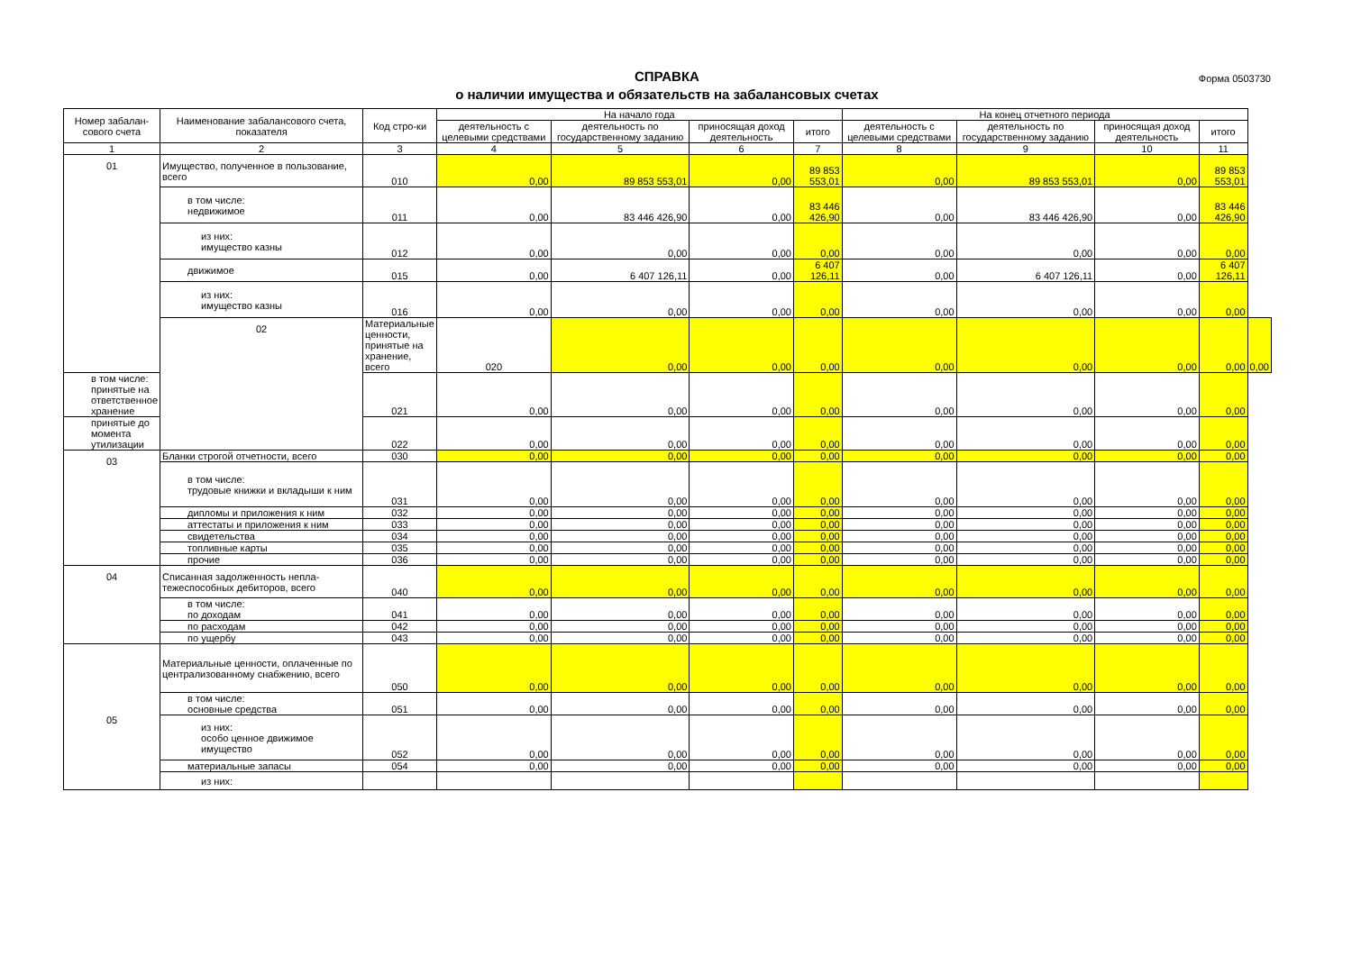СПРАВКА
о наличии имущества и обязательств на забалансовых счетах
Форма 0503730
| Номер забалан-сового счета | Наименование забалансового счета, показателя | Код стро-ки | На начало года | | | | На конец отчетного периода | | | | |
| --- | --- | --- | --- | --- | --- | --- | --- | --- | --- | --- | --- |
| | | | деятельность с целевыми средствами | деятельность по государственному заданию | приносящая доход деятельность | итого | деятельность с целевыми средствами | деятельность по государственному заданию | приносящая доход деятельность | итого | |
| 1 | 2 | 3 | 4 | 5 | 6 | 7 | 8 | 9 | 10 | 11 | |
| 01 | Имущество, полученное в пользование, всего | 010 | 0,00 | 89 853 553,01 | 0,00 | 89 853 553,01 | 0,00 | 89 853 553,01 | 0,00 | 89 853 553,01 | |
| | в том числе: недвижимое | 011 | 0,00 | 83 446 426,90 | 0,00 | 83 446 426,90 | 0,00 | 83 446 426,90 | 0,00 | 83 446 426,90 | |
| | из них: имущество казны | 012 | 0,00 | 0,00 | 0,00 | 0,00 | 0,00 | 0,00 | 0,00 | 0,00 | |
| | движимое | 015 | 0,00 | 6 407 126,11 | 0,00 | 6 407 126,11 | 0,00 | 6 407 126,11 | 0,00 | 6 407 126,11 | |
| | из них: имущество казны | 016 | 0,00 | 0,00 | 0,00 | 0,00 | 0,00 | 0,00 | 0,00 | 0,00 | |
| | 02 | Материальные ценности, принятые на хранение, всего | 020 | 0,00 | 0,00 | 0,00 | 0,00 | 0,00 | 0,00 | 0,00 | 0,00 |
| в том числе: принятые на ответственное хранение | | 021 | 0,00 | 0,00 | 0,00 | 0,00 | 0,00 | 0,00 | 0,00 | 0,00 | |
| принятые до момента утилизации | | 022 | 0,00 | 0,00 | 0,00 | 0,00 | 0,00 | 0,00 | 0,00 | 0,00 | |
| 03 | Бланки строгой отчетности, всего | 030 | 0,00 | 0,00 | 0,00 | 0,00 | 0,00 | 0,00 | 0,00 | 0,00 | |
| | в том числе: трудовые книжки и вкладыши к ним | 031 | 0,00 | 0,00 | 0,00 | 0,00 | 0,00 | 0,00 | 0,00 | 0,00 | |
| | дипломы и приложения к ним | 032 | 0,00 | 0,00 | 0,00 | 0,00 | 0,00 | 0,00 | 0,00 | 0,00 | |
| | аттестаты и приложения к ним | 033 | 0,00 | 0,00 | 0,00 | 0,00 | 0,00 | 0,00 | 0,00 | 0,00 | |
| | свидетельства | 034 | 0,00 | 0,00 | 0,00 | 0,00 | 0,00 | 0,00 | 0,00 | 0,00 | |
| | топливные карты | 035 | 0,00 | 0,00 | 0,00 | 0,00 | 0,00 | 0,00 | 0,00 | 0,00 | |
| | прочие | 036 | 0,00 | 0,00 | 0,00 | 0,00 | 0,00 | 0,00 | 0,00 | 0,00 | |
| 04 | Списанная задолженность непла-тежеспособных дебиторов, всего | 040 | 0,00 | 0,00 | 0,00 | 0,00 | 0,00 | 0,00 | 0,00 | 0,00 | |
| | в том числе: по доходам | 041 | 0,00 | 0,00 | 0,00 | 0,00 | 0,00 | 0,00 | 0,00 | 0,00 | |
| | по расходам | 042 | 0,00 | 0,00 | 0,00 | 0,00 | 0,00 | 0,00 | 0,00 | 0,00 | |
| | по ущербу | 043 | 0,00 | 0,00 | 0,00 | 0,00 | 0,00 | 0,00 | 0,00 | 0,00 | |
| 05 | Материальные ценности, оплаченные по централизованному снабжению, всего | 050 | 0,00 | 0,00 | 0,00 | 0,00 | 0,00 | 0,00 | 0,00 | 0,00 | |
| | в том числе: основные средства | 051 | 0,00 | 0,00 | 0,00 | 0,00 | 0,00 | 0,00 | 0,00 | 0,00 | |
| | из них: особо ценное движимое имущество | 052 | 0,00 | 0,00 | 0,00 | 0,00 | 0,00 | 0,00 | 0,00 | 0,00 | |
| | материальные запасы | 054 | 0,00 | 0,00 | 0,00 | 0,00 | 0,00 | 0,00 | 0,00 | 0,00 | |
| | из них: | | | | | | | | | | |